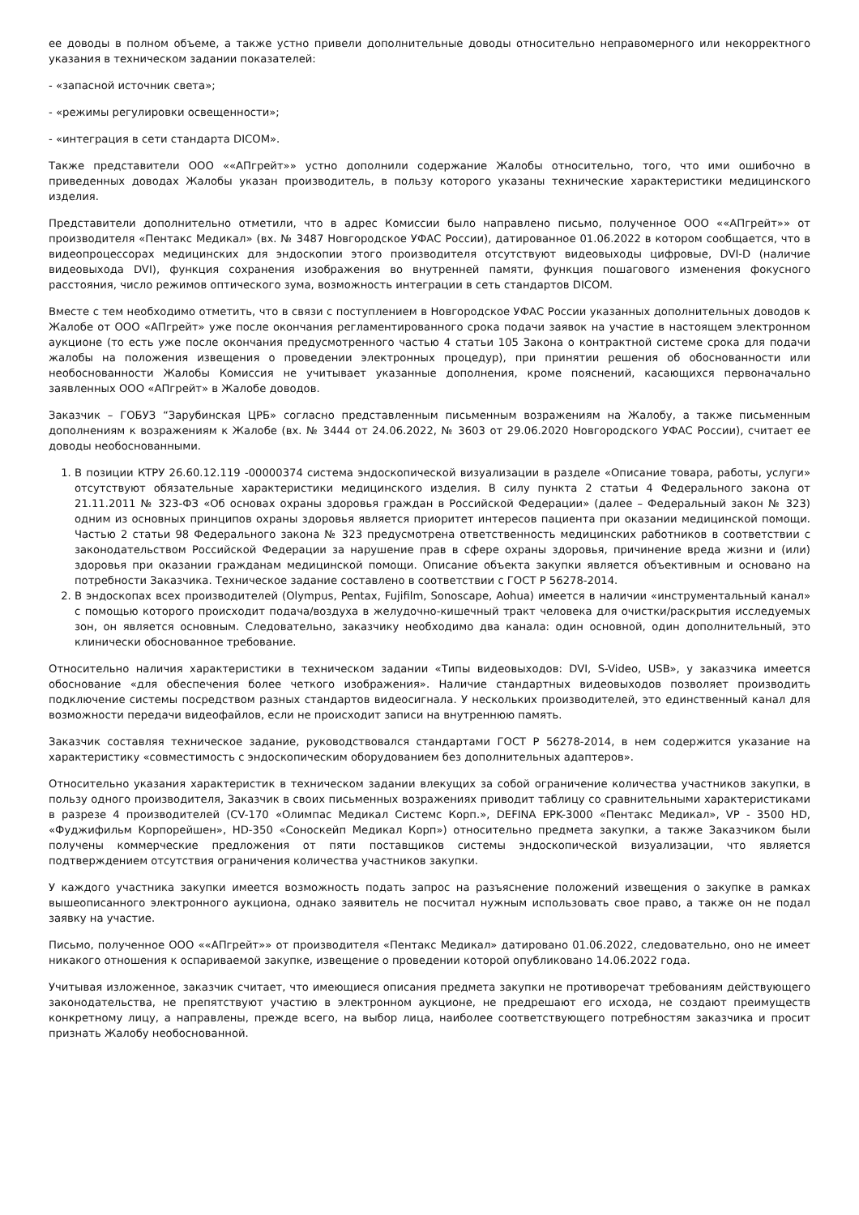ее доводы в полном объеме, а также устно привели дополнительные доводы относительно неправомерного или некорректного указания в техническом задании показателей:
- «запасной источник света»;
- «режимы регулировки освещенности»;
- «интеграция в сети стандарта DICOM».
Также представители ООО ««АПгрейт»» устно дополнили содержание Жалобы относительно, того, что ими ошибочно в приведенных доводах Жалобы указан производитель, в пользу которого указаны технические характеристики медицинского изделия.
Представители дополнительно отметили, что в адрес Комиссии было направлено письмо, полученное ООО ««АПгрейт»» от производителя «Пентакс Медикал» (вх. № 3487 Новгородское УФАС России), датированное 01.06.2022 в котором сообщается, что в видеопроцессорах медицинских для эндоскопии этого производителя отсутствуют видеовыходы цифровые, DVI-D (наличие видеовыхода DVI), функция сохранения изображения во внутренней памяти, функция пошагового изменения фокусного расстояния, число режимов оптического зума, возможность интеграции в сеть стандартов DICOM.
Вместе с тем необходимо отметить, что в связи с поступлением в Новгородское УФАС России указанных дополнительных доводов к Жалобе от ООО «АПгрейт» уже после окончания регламентированного срока подачи заявок на участие в настоящем электронном аукционе (то есть уже после окончания предусмотренного частью 4 статьи 105 Закона о контрактной системе срока для подачи жалобы на положения извещения о проведении электронных процедур), при принятии решения об обоснованности или необоснованности Жалобы Комиссия не учитывает указанные дополнения, кроме пояснений, касающихся первоначально заявленных ООО «АПгрейт» в Жалобе доводов.
Заказчик – ГОБУЗ “Зарубинская ЦРБ» согласно представленным письменным возражениям на Жалобу, а также письменным дополнениям к возражениям к Жалобе (вх. № 3444 от 24.06.2022, № 3603 от 29.06.2020 Новгородского УФАС России), считает ее доводы необоснованными.
1. В позиции КТРУ 26.60.12.119 -00000374 система эндоскопической визуализации в разделе «Описание товара, работы, услуги» отсутствуют обязательные характеристики медицинского изделия. В силу пункта 2 статьи 4 Федерального закона от 21.11.2011 № 323-ФЗ «Об основах охраны здоровья граждан в Российской Федерации» (далее – Федеральный закон № 323) одним из основных принципов охраны здоровья является приоритет интересов пациента при оказании медицинской помощи. Частью 2 статьи 98 Федерального закона № 323 предусмотрена ответственность медицинских работников в соответствии с законодательством Российской Федерации за нарушение прав в сфере охраны здоровья, причинение вреда жизни и (или) здоровья при оказании гражданам медицинской помощи. Описание объекта закупки является объективным и основано на потребности Заказчика. Техническое задание составлено в соответствии с ГОСТ Р 56278-2014.
2. В эндоскопах всех производителей (Olympus, Pentax, Fujifilm, Sonoscape, Aohua) имеется в наличии «инструментальный канал» с помощью которого происходит подача/воздуха в желудочно-кишечный тракт человека для очистки/раскрытия исследуемых зон, он является основным. Следовательно, заказчику необходимо два канала: один основной, один дополнительный, это клинически обоснованное требование.
Относительно наличия характеристики в техническом задании «Типы видеовыходов: DVI, S-Video, USB», у заказчика имеется обоснование «для обеспечения более четкого изображения». Наличие стандартных видеовыходов позволяет производить подключение системы посредством разных стандартов видеосигнала. У нескольких производителей, это единственный канал для возможности передачи видеофайлов, если не происходит записи на внутреннюю память.
Заказчик составляя техническое задание, руководствовался стандартами ГОСТ Р 56278-2014, в нем содержится указание на характеристику «совместимость с эндоскопическим оборудованием без дополнительных адаптеров».
Относительно указания характеристик в техническом задании влекущих за собой ограничение количества участников закупки, в пользу одного производителя, Заказчик в своих письменных возражениях приводит таблицу со сравнительными характеристиками в разрезе 4 производителей (CV-170 «Олимпас Медикал Системс Корп.», DEFINA EPK-3000 «Пентакс Медикал», VP - 3500 HD, «Фуджифильм Корпорейшен», HD-350 «Соноскейп Медикал Корп») относительно предмета закупки, а также Заказчиком были получены коммерческие предложения от пяти поставщиков системы эндоскопической визуализации, что является подтверждением отсутствия ограничения количества участников закупки.
У каждого участника закупки имеется возможность подать запрос на разъяснение положений извещения о закупке в рамках вышеописанного электронного аукциона, однако заявитель не посчитал нужным использовать свое право, а также он не подал заявку на участие.
Письмо, полученное ООО ««АПгрейт»» от производителя «Пентакс Медикал» датировано 01.06.2022, следовательно, оно не имеет никакого отношения к оспариваемой закупке, извещение о проведении которой опубликовано 14.06.2022 года.
Учитывая изложенное, заказчик считает, что имеющиеся описания предмета закупки не противоречат требованиям действующего законодательства, не препятствуют участию в электронном аукционе, не предрешают его исхода, не создают преимуществ конкретному лицу, а направлены, прежде всего, на выбор лица, наиболее соответствующего потребностям заказчика и просит признать Жалобу необоснованной.